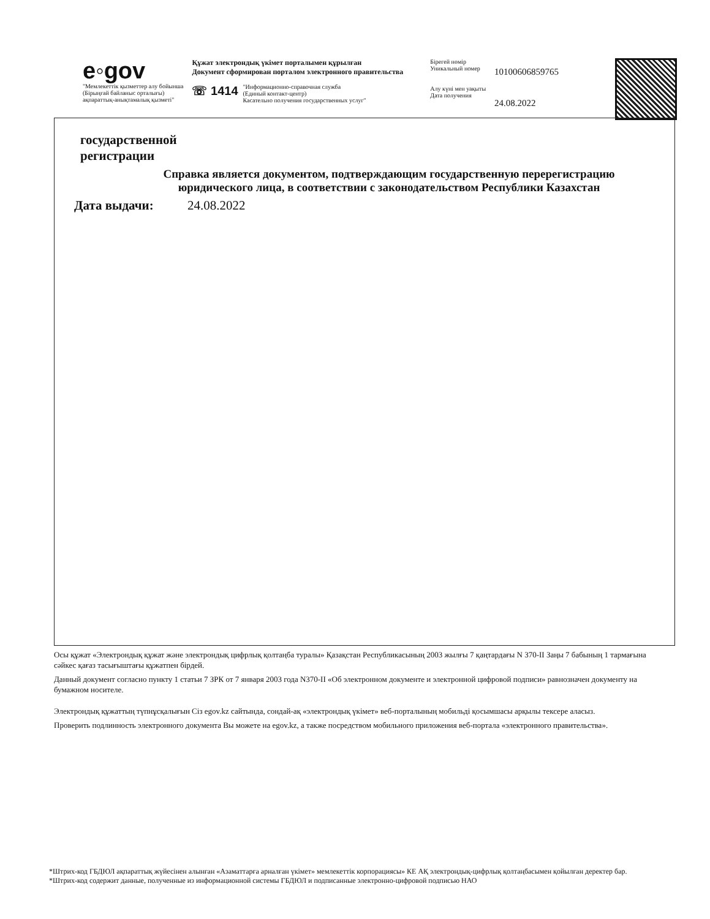e◦gov
"Мемлекеттік қызметтер алу бойынша
(Бірыңғай байланыс орталығы)
ақпараттық-анықтамалық қызметі"
Құжат электрондық үкімет порталымен құрылған
Документ сформирован порталом электронного правительства
☏ 1414 "Информационно-справочная служба
(Единый контакт-центр)
Касательно получения государственных услуг"
Бірегей нөмір
Уникальный номер
Алу күні мен уақыты
Дата получения
10100606859765
24.08.2022
государственной
регистрации
Справка является документом, подтверждающим государственную перерегистрацию
юридического лица, в соответствии с законодательством Республики Казахстан
Дата выдачи: 24.08.2022
Осы құжат «Электрондық құжат және электрондық цифрлық қолтаңба туралы» Қазақстан Республикасының 2003 жылғы 7 қаңтардағы N 370-II Заңы 7 бабының 1 тармағына сәйкес қағаз тасығыштағы құжатпен бірдей.
Данный документ согласно пункту 1 статьи 7 ЗРК от 7 января 2003 года N370-II «Об электронном документе и электронной цифровой подписи» равнозначен документу на бумажном носителе.
Электрондық құжаттың түпнұсқалығын Сіз egov.kz сайтында, сондай-ақ «электрондық үкімет» веб-порталының мобильді қосымшасы арқылы тексере аласыз.
Проверить подлинность электронного документа Вы можете на egov.kz, а также посредством мобильного приложения веб-портала «электронного правительства».
*Штрих-код ГБДЮЛ ақпараттық жүйесінен алынған «Азаматтарға арналған үкімет» мемлекеттік корпорациясы» КЕ АҚ электрондық-цифрлық қолтаңбасымен қойылған деректер бар.
*Штрих-код содержит данные, полученные из информационной системы ГБДЮЛ и подписанные электронно-цифровой подписью НАО